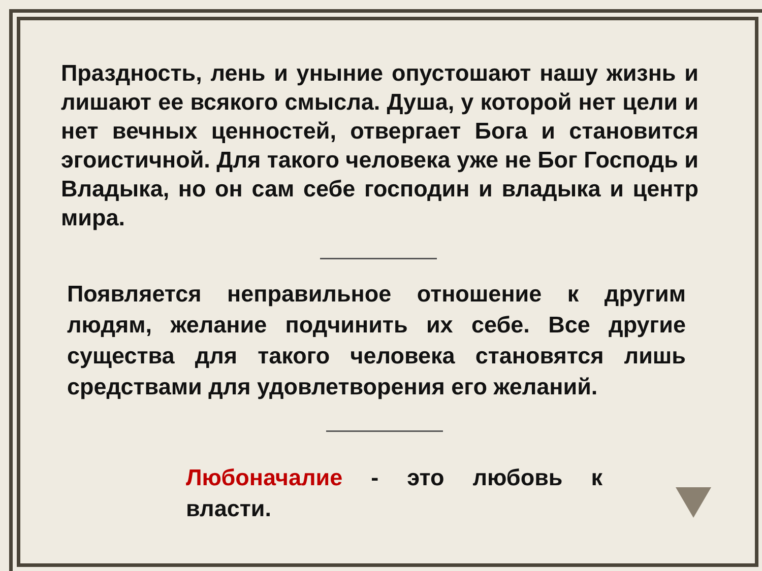Праздность, лень и уныние опустошают нашу жизнь и лишают ее всякого смысла. Душа, у которой нет цели и нет вечных ценностей, отвергает Бога и становится эгоистичной. Для такого человека уже не Бог Господь и Владыка, но он сам себе господин и владыка и центр мира.
Появляется неправильное отношение к другим людям, желание подчинить их себе. Все другие существа для такого человека становятся лишь средствами для удовлетворения его желаний.
Любоначалие - это любовь к власти.